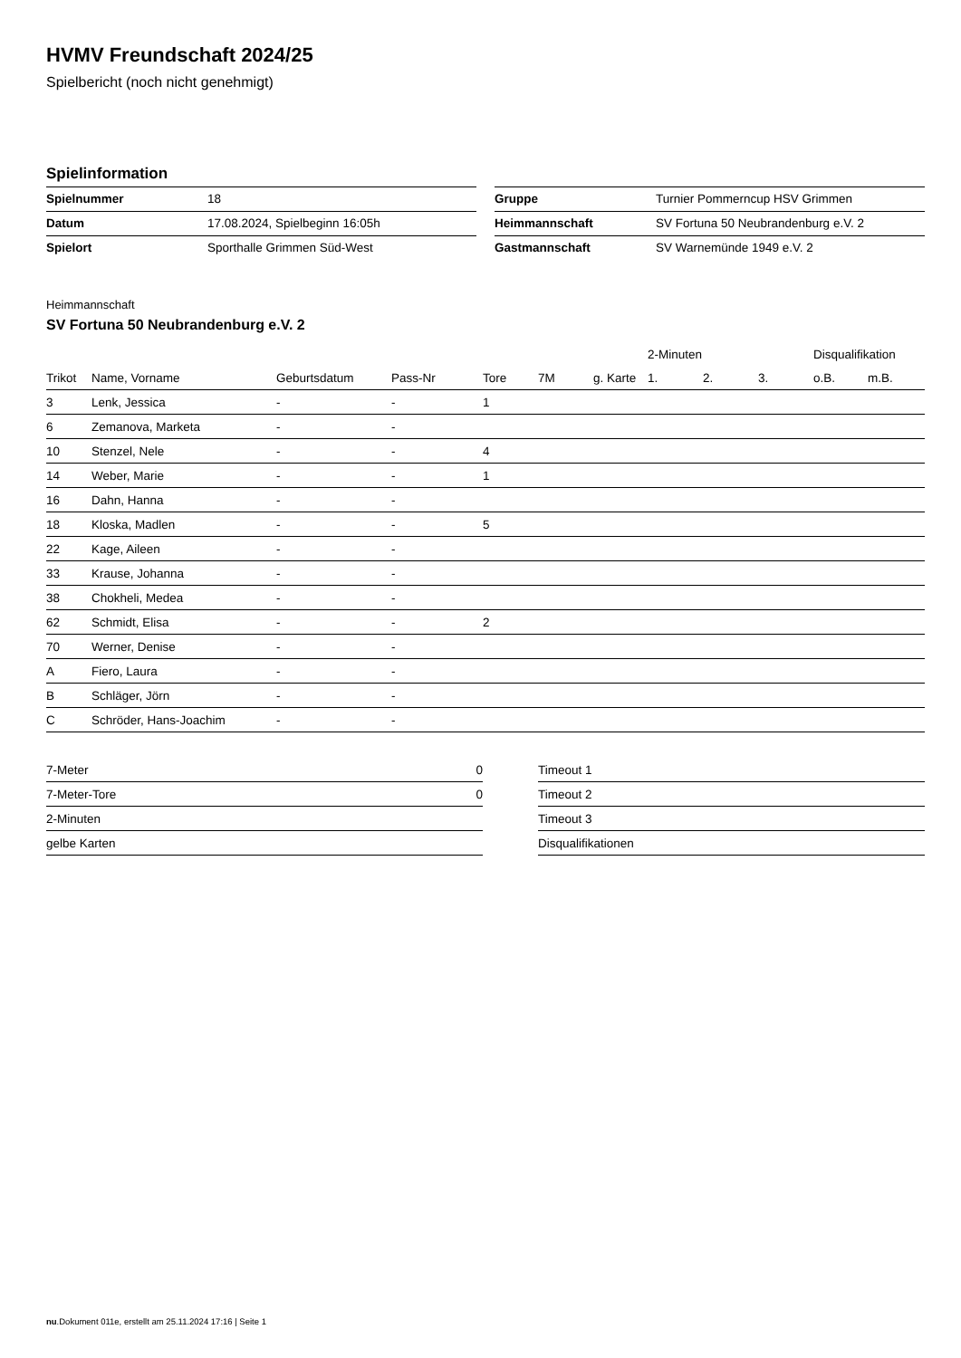HVMV Freundschaft 2024/25
Spielbericht (noch nicht genehmigt)
Spielinformation
| Spielnummer | 18 |
| Datum | 17.08.2024, Spielbeginn 16:05h |
| Spielort | Sporthalle Grimmen Süd-West |
| Gruppe | Turnier Pommerncup HSV Grimmen |
| Heimmannschaft | SV Fortuna 50 Neubrandenburg e.V. 2 |
| Gastmannschaft | SV Warnemünde 1949 e.V. 2 |
Heimmannschaft
SV Fortuna 50 Neubrandenburg e.V. 2
| | | | | | | | 2-Minuten | | | Disqualifikation | |
| --- | --- | --- | --- | --- | --- | --- | --- | --- | --- | --- | --- |
| Trikot | Name, Vorname | Geburtsdatum | Pass-Nr | Tore | 7M | g. Karte | 1. | 2. | 3. | o.B. | m.B. |
| 3 | Lenk, Jessica | - | - | 1 | | | | | | | |
| 6 | Zemanova, Marketa | - | - | | | | | | | | |
| 10 | Stenzel, Nele | - | - | 4 | | | | | | | |
| 14 | Weber, Marie | - | - | 1 | | | | | | | |
| 16 | Dahn, Hanna | - | - | | | | | | | | |
| 18 | Kloska, Madlen | - | - | 5 | | | | | | | |
| 22 | Kage, Aileen | - | - | | | | | | | | |
| 33 | Krause, Johanna | - | - | | | | | | | | |
| 38 | Chokheli, Medea | - | - | | | | | | | | |
| 62 | Schmidt, Elisa | - | - | 2 | | | | | | | |
| 70 | Werner, Denise | - | - | | | | | | | | |
| A | Fiero, Laura | - | - | | | | | | | | |
| B | Schläger, Jörn | - | - | | | | | | | | |
| C | Schröder, Hans-Joachim | - | - | | | | | | | | |
| 7-Meter | 0 |
| 7-Meter-Tore | 0 |
| 2-Minuten | |
| gelbe Karten | |
| Timeout 1 |
| Timeout 2 |
| Timeout 3 |
| Disqualifikationen |
nu.Dokument 011e, erstellt am 25.11.2024 17:16 | Seite 1